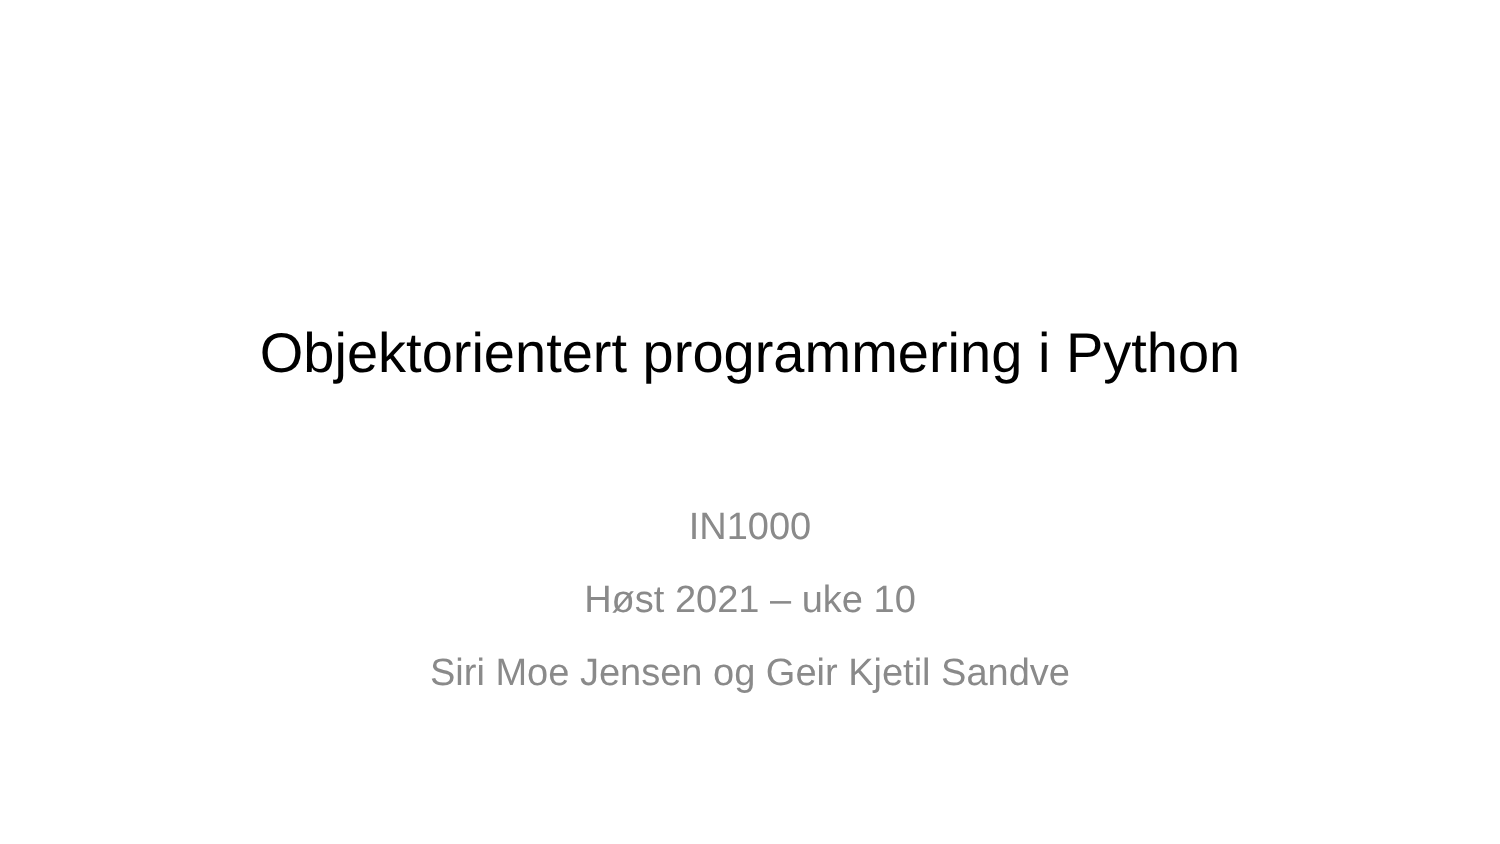Objektorientert programmering i Python
IN1000
Høst 2021 – uke 10
Siri Moe Jensen og Geir Kjetil Sandve